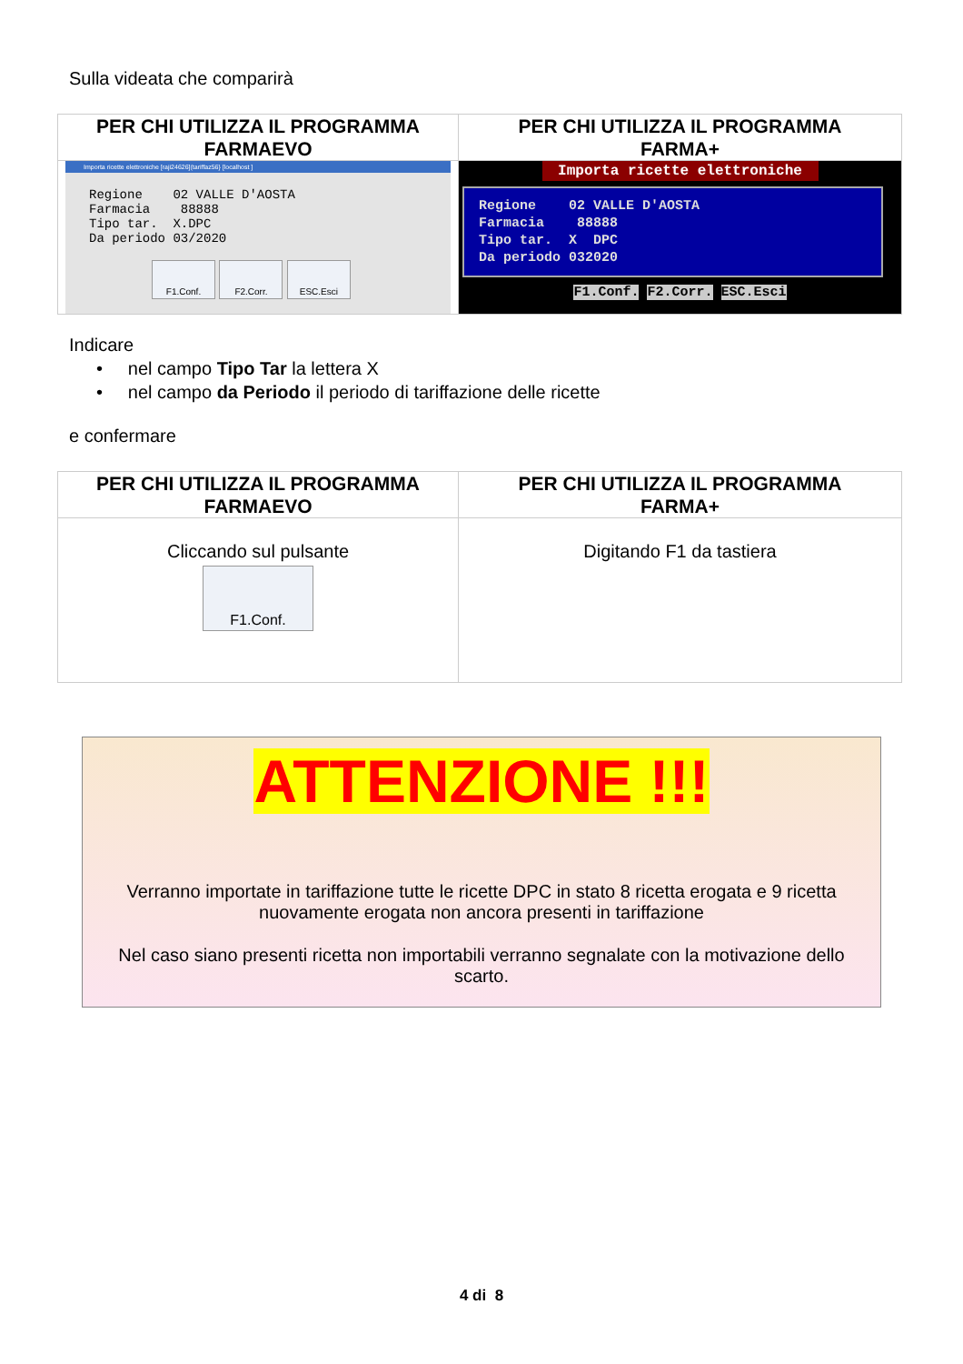Sulla videata che comparirà
| PER CHI UTILIZZA IL PROGRAMMA FARMAEVO | PER CHI UTILIZZA IL PROGRAMMA FARMA+ |
| Importa ricette elettroniche [raji24626](tariffaz56} [localhost ] Regione 02 VALLE D'AOSTA Farmacia 88888 Tipo tar. X.DPC Da periodo 03/2020 F1.Conf. F2.Corr. ESC.Esci | Importa ricette elettroniche Regione 02 VALLE D'AOSTA Farmacia 88888 Tipo tar. X DPC Da periodo 032020 F1.Conf. F2.Corr. ESC.Esci |
Indicare
• nel campo Tipo Tar la lettera X
• nel campo da Periodo il periodo di tariffazione delle ricette
e confermare
| PER CHI UTILIZZA IL PROGRAMMA FARMAEVO | PER CHI UTILIZZA IL PROGRAMMA FARMA+ |
| Cliccando sul pulsante F1.Conf. | Digitando F1 da tastiera |
ATTENZIONE !!!
Verranno importate in tariffazione tutte le ricette DPC in stato 8 ricetta erogata e 9 ricetta nuovamente erogata non ancora presenti in tariffazione
Nel caso siano presenti ricetta non importabili verranno segnalate con la motivazione dello scarto.
4 di 8